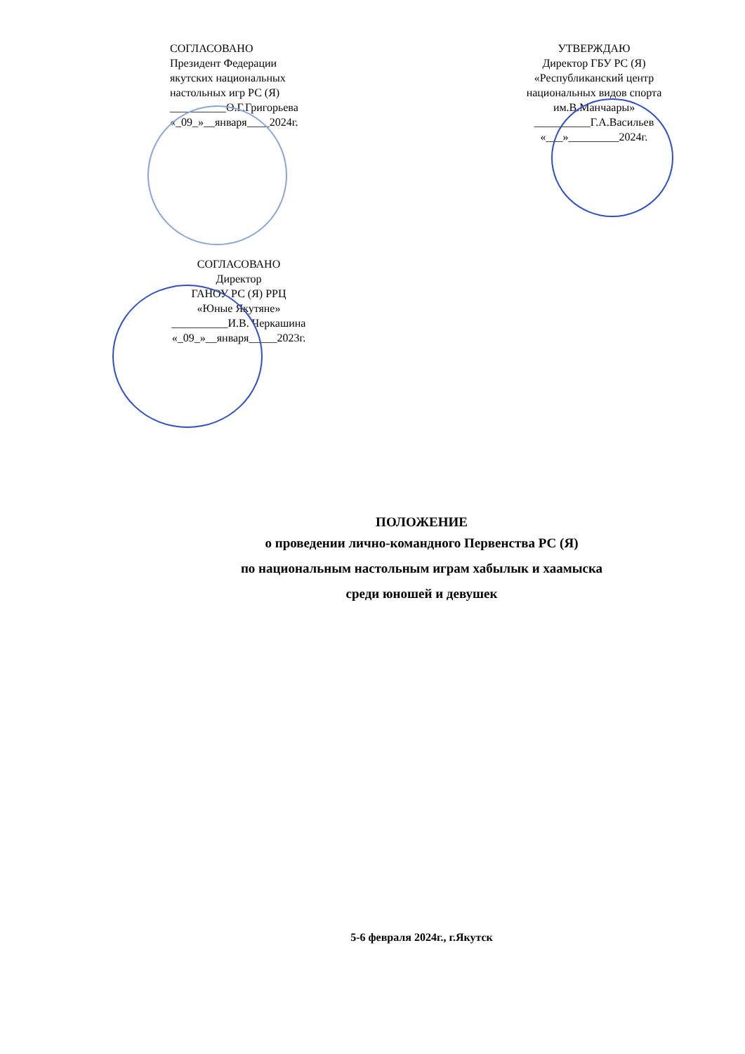СОГЛАСОВАНО
Президент Федерации
якутских национальных
настольных игр РС (Я)
__________О.Г.Григорьева
«_09_»__января____2024г.
УТВЕРЖДАЮ
Директор ГБУ РС (Я)
«Республиканский центр
национальных видов спорта
им.В.Манчаары»
__________Г.А.Васильев
«___»_________2024г.
СОГЛАСОВАНО
Директор
ГАНОУ РС (Я) РРЦ
«Юные Якутяне»
__________И.В. Черкашина
«_09_»__января_____2023г.
ПОЛОЖЕНИЕ
о проведении лично-командного Первенства РС (Я)
по национальным настольным играм хабылык и хаамыска
среди юношей и девушек
5-6 февраля 2024г., г.Якутск